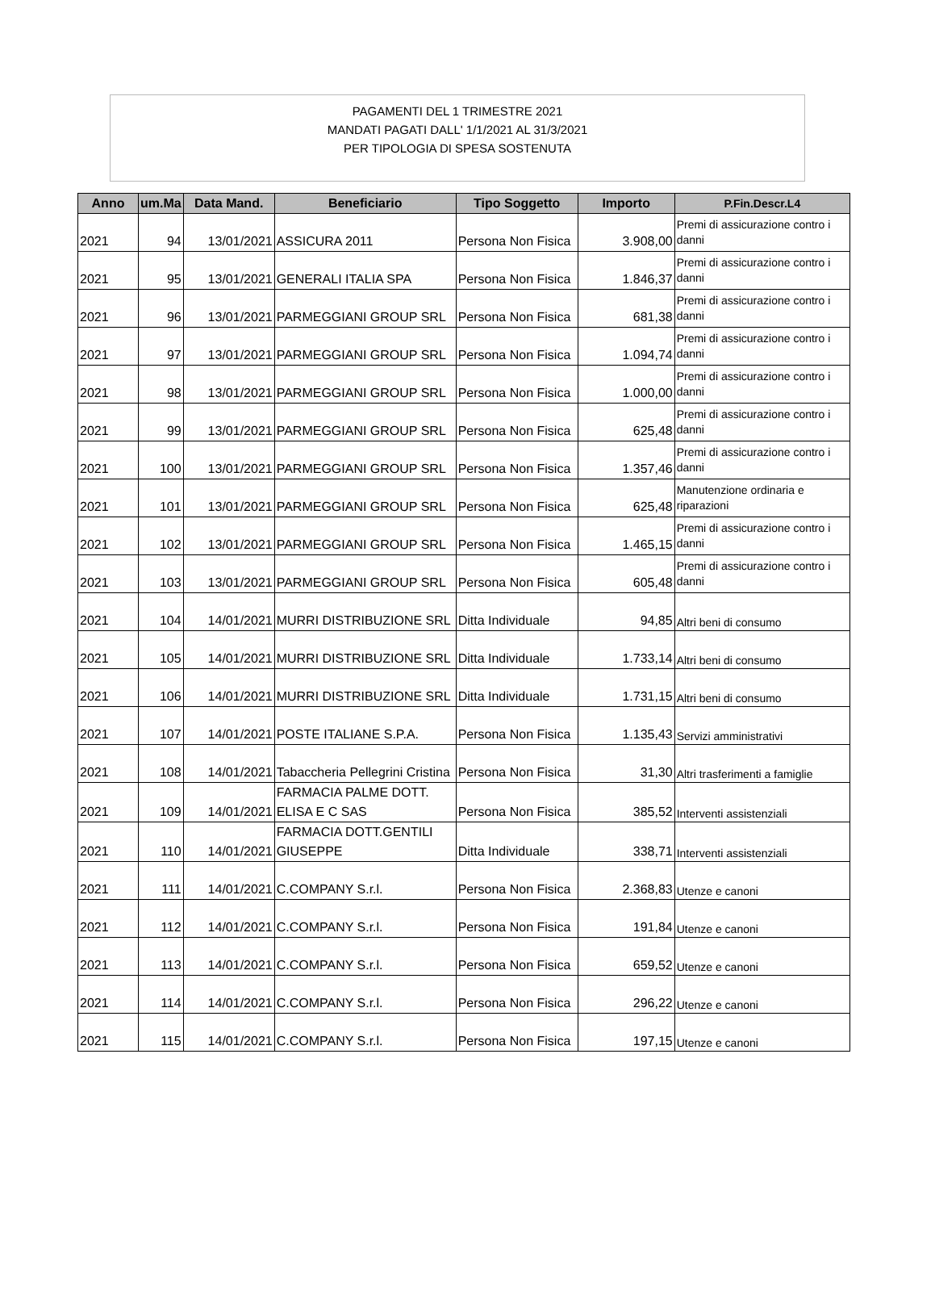PAGAMENTI DEL 1 TRIMESTRE 2021
MANDATI PAGATI DALL' 1/1/2021 AL 31/3/2021
PER TIPOLOGIA DI SPESA SOSTENUTA
| Anno | um.Ma | Data Mand. | Beneficiario | Tipo Soggetto | Importo | P.Fin.Descr.L4 |
| --- | --- | --- | --- | --- | --- | --- |
| 2021 | 94 | 13/01/2021 | ASSICURA 2011 | Persona Non Fisica | 3.908,00 | Premi di assicurazione contro i danni |
| 2021 | 95 | 13/01/2021 | GENERALI ITALIA SPA | Persona Non Fisica | 1.846,37 | Premi di assicurazione contro i danni |
| 2021 | 96 | 13/01/2021 | PARMEGGIANI GROUP SRL | Persona Non Fisica | 681,38 | Premi di assicurazione contro i danni |
| 2021 | 97 | 13/01/2021 | PARMEGGIANI GROUP SRL | Persona Non Fisica | 1.094,74 | Premi di assicurazione contro i danni |
| 2021 | 98 | 13/01/2021 | PARMEGGIANI GROUP SRL | Persona Non Fisica | 1.000,00 | Premi di assicurazione contro i danni |
| 2021 | 99 | 13/01/2021 | PARMEGGIANI GROUP SRL | Persona Non Fisica | 625,48 | Premi di assicurazione contro i danni |
| 2021 | 100 | 13/01/2021 | PARMEGGIANI GROUP SRL | Persona Non Fisica | 1.357,46 | Premi di assicurazione contro i danni |
| 2021 | 101 | 13/01/2021 | PARMEGGIANI GROUP SRL | Persona Non Fisica | 625,48 | Manutenzione ordinaria e riparazioni |
| 2021 | 102 | 13/01/2021 | PARMEGGIANI GROUP SRL | Persona Non Fisica | 1.465,15 | Premi di assicurazione contro i danni |
| 2021 | 103 | 13/01/2021 | PARMEGGIANI GROUP SRL | Persona Non Fisica | 605,48 | Premi di assicurazione contro i danni |
| 2021 | 104 | 14/01/2021 | MURRI DISTRIBUZIONE SRL | Ditta Individuale | 94,85 | Altri beni di consumo |
| 2021 | 105 | 14/01/2021 | MURRI DISTRIBUZIONE SRL | Ditta Individuale | 1.733,14 | Altri beni di consumo |
| 2021 | 106 | 14/01/2021 | MURRI DISTRIBUZIONE SRL | Ditta Individuale | 1.731,15 | Altri beni di consumo |
| 2021 | 107 | 14/01/2021 | POSTE ITALIANE S.P.A. | Persona Non Fisica | 1.135,43 | Servizi amministrativi |
| 2021 | 108 | 14/01/2021 | Tabaccheria Pellegrini Cristina | Persona Non Fisica | 31,30 | Altri trasferimenti a famiglie |
| 2021 | 109 | 14/01/2021 | FARMACIA PALME DOTT. ELISA E C SAS | Persona Non Fisica | 385,52 | Interventi assistenziali |
| 2021 | 110 | 14/01/2021 | FARMACIA DOTT.GENTILI GIUSEPPE | Ditta Individuale | 338,71 | Interventi assistenziali |
| 2021 | 111 | 14/01/2021 | C.COMPANY S.r.l. | Persona Non Fisica | 2.368,83 | Utenze e canoni |
| 2021 | 112 | 14/01/2021 | C.COMPANY S.r.l. | Persona Non Fisica | 191,84 | Utenze e canoni |
| 2021 | 113 | 14/01/2021 | C.COMPANY S.r.l. | Persona Non Fisica | 659,52 | Utenze e canoni |
| 2021 | 114 | 14/01/2021 | C.COMPANY S.r.l. | Persona Non Fisica | 296,22 | Utenze e canoni |
| 2021 | 115 | 14/01/2021 | C.COMPANY S.r.l. | Persona Non Fisica | 197,15 | Utenze e canoni |